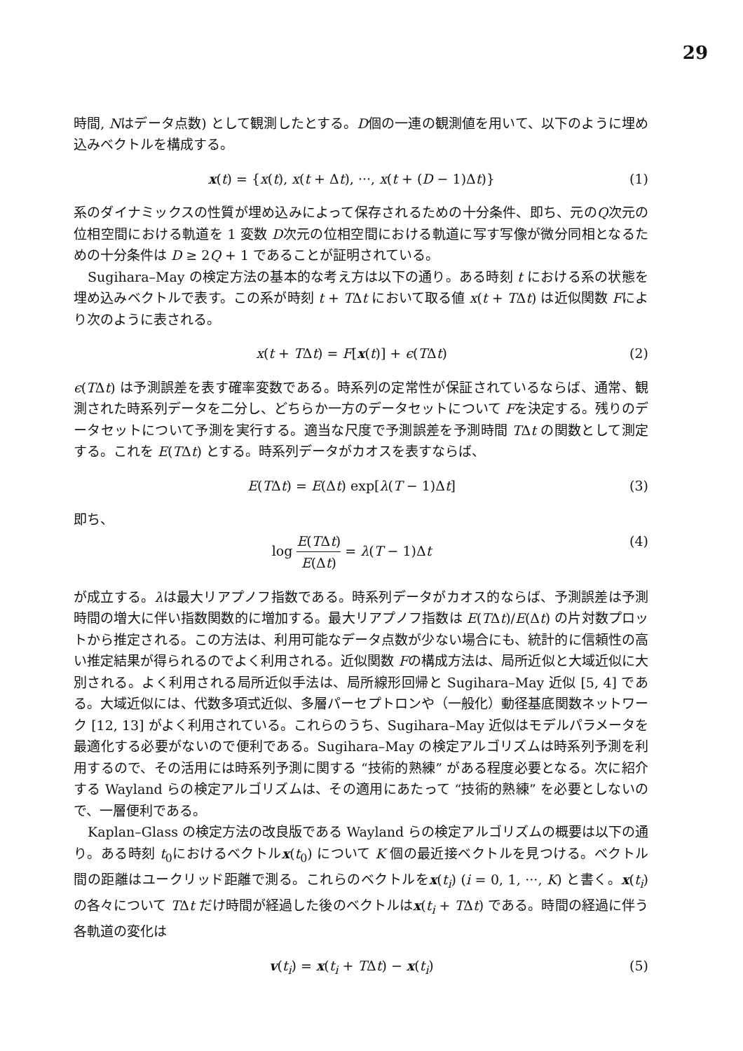29
時間, Nはデータ点数) として観測したとする。D個の一連の観測値を用いて、以下のように埋め込みベクトルを構成する。
x(t) = {x(t), x(t + Δt), ···, x(t + (D − 1)Δt)} (1)
系のダイナミックスの性質が埋め込みによって保存されるための十分条件、即ち、元のQ次元の位相空間における軌道を 1 変数 D次元の位相空間における軌道に写す写像が微分同相となるための十分条件は D ≥ 2Q + 1 であることが証明されている。
Sugihara–May の検定方法の基本的な考え方は以下の通り。ある時刻 t における系の状態を埋め込みベクトルで表す。この系が時刻 t + TΔt において取る値 x(t + TΔt) は近似関数 Fにより次のように表される。
x(t + TΔt) = F[x(t)] + ϵ(TΔt) (2)
ϵ(TΔt) は予測誤差を表す確率変数である。時系列の定常性が保証されているならば、通常、観測された時系列データを二分し、どちらか一方のデータセットについて Fを決定する。残りのデータセットについて予測を実行する。適当な尺度で予測誤差を予測時間 TΔt の関数として測定する。これを E(TΔt) とする。時系列データがカオスを表すならば、
E(TΔt) = E(Δt) exp[λ(T − 1)Δt] (3)
即ち、
log E(TΔt) E(Δt) = λ(T − 1)Δt (4)
が成立する。λは最大リアプノフ指数である。時系列データがカオス的ならば、予測誤差は予測時間の増大に伴い指数関数的に増加する。最大リアプノフ指数は E(TΔt)/E(Δt) の片対数プロットから推定される。この方法は、利用可能なデータ点数が少ない場合にも、統計的に信頼性の高い推定結果が得られるのでよく利用される。近似関数 Fの構成方法は、局所近似と大域近似に大別される。よく利用される局所近似手法は、局所線形回帰と Sugihara–May 近似 [5, 4] である。大域近似には、代数多項式近似、多層パーセプトロンや（一般化）動径基底関数ネットワーク [12, 13] がよく利用されている。これらのうち、Sugihara–May 近似はモデルパラメータを最適化する必要がないので便利である。Sugihara–May の検定アルゴリズムは時系列予測を利用するので、その活用には時系列予測に関する “技術的熟練” がある程度必要となる。次に紹介する Wayland らの検定アルゴリズムは、その適用にあたって “技術的熟練” を必要としないので、一層便利である。
Kaplan–Glass の検定方法の改良版である Wayland らの検定アルゴリズムの概要は以下の通り。ある時刻 t<sub>0</sub>におけるベクトルx(t<sub>0</sub>) について K 個の最近接ベクトルを見つける。ベクトル間の距離はユークリッド距離で測る。これらのベクトルをx(t<sub>i</sub>) (i = 0, 1, ···, K) と書く。x(t<sub>i</sub>) の各々について TΔt だけ時間が経過した後のベクトルはx(t<sub>i</sub> + TΔt) である。時間の経過に伴う各軌道の変化は
v(t<sub>i</sub>) = x(t<sub>i</sub> + TΔt) − x(t<sub>i</sub>) (5)